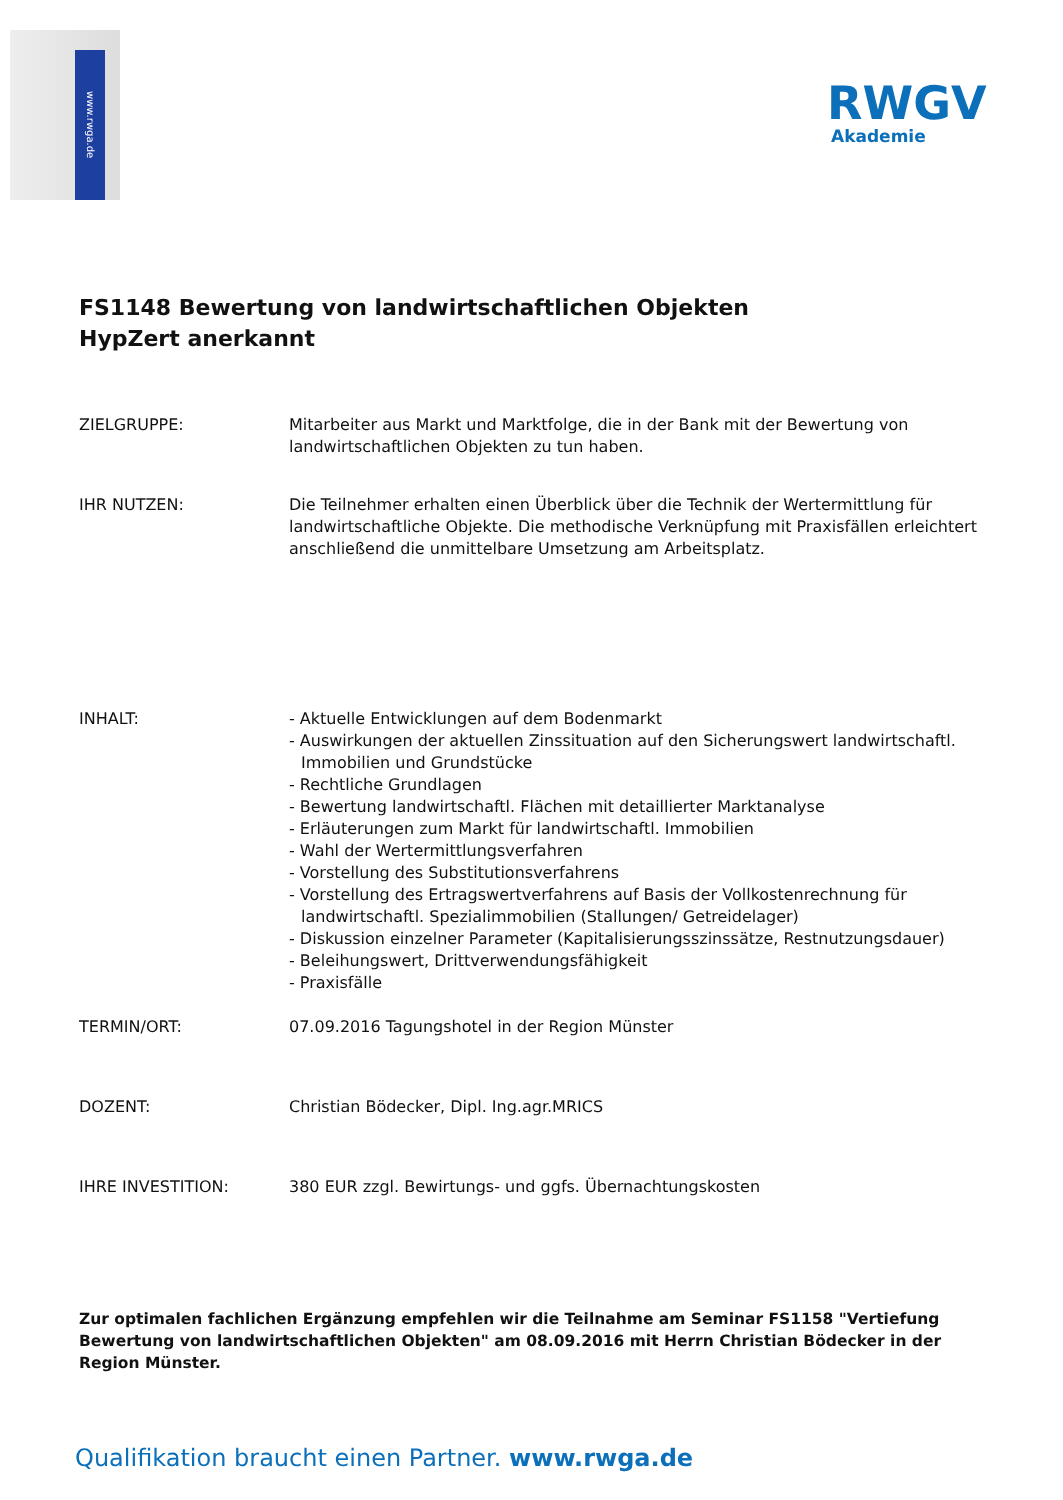www.rwga.de
RWGV
Akademie
FS1148 Bewertung von landwirtschaftlichen Objekten
HypZert anerkannt
ZIELGRUPPE: Mitarbeiter aus Markt und Marktfolge, die in der Bank mit der Bewertung von landwirtschaftlichen Objekten zu tun haben.
IHR NUTZEN: Die Teilnehmer erhalten einen Überblick über die Technik der Wertermittlung für landwirtschaftliche Objekte. Die methodische Verknüpfung mit Praxisfällen erleichtert anschließend die unmittelbare Umsetzung am Arbeitsplatz.
INHALT: - Aktuelle Entwicklungen auf dem Bodenmarkt
- Auswirkungen der aktuellen Zinssituation auf den Sicherungswert landwirtschaftl. Immobilien und Grundstücke
- Rechtliche Grundlagen
- Bewertung landwirtschaftl. Flächen mit detaillierter Marktanalyse
- Erläuterungen zum Markt für landwirtschaftl. Immobilien
- Wahl der Wertermittlungsverfahren
- Vorstellung des Substitutionsverfahrens
- Vorstellung des Ertragswertverfahrens auf Basis der Vollkostenrechnung für landwirtschaftl. Spezialimmobilien (Stallungen/ Getreidelager)
- Diskussion einzelner Parameter (Kapitalisierungsszinssätze, Restnutzungsdauer)
- Beleihungswert, Drittverwendungsfähigkeit
- Praxisfälle
TERMIN/ORT: 07.09.2016 Tagungshotel in der Region Münster
DOZENT: Christian Bödecker, Dipl. Ing.agr.MRICS
IHRE INVESTITION: 380 EUR zzgl. Bewirtungs- und ggfs. Übernachtungskosten
Zur optimalen fachlichen Ergänzung empfehlen wir die Teilnahme am Seminar FS1158 "Vertiefung Bewertung von landwirtschaftlichen Objekten" am 08.09.2016 mit Herrn Christian Bödecker in der Region Münster.
Qualifikation braucht einen Partner. www.rwga.de